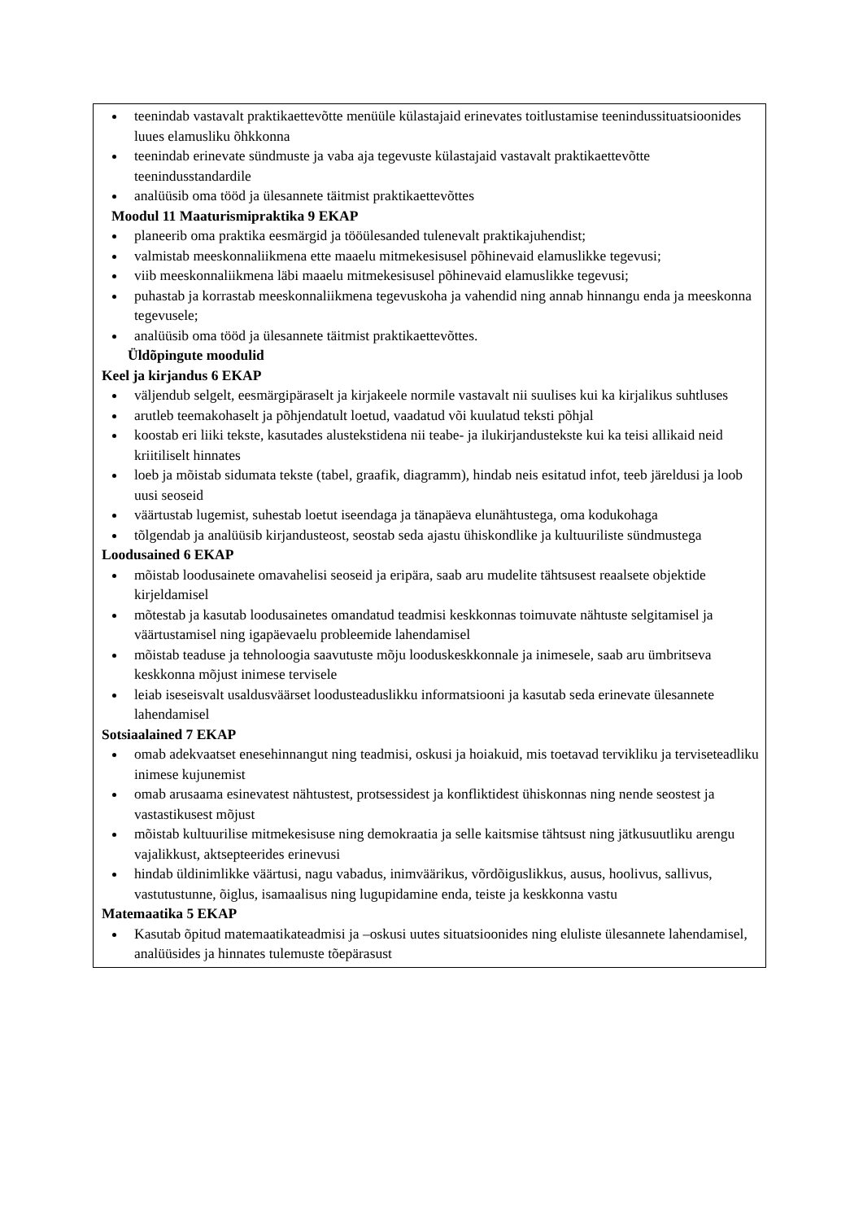| teenindab vastavalt praktikaettevõtte menüüle külastajaid erinevates toitlustamise teenindussituatsioonides luues elamusliku õhkkonna teenindab erinevate sündmuste ja vaba aja tegevuste külastajaid vastavalt praktikaettevõtte teenindusstandardile analüüsib oma tööd ja ülesannete täitmist praktikaettevõttes Moodul 11 Maaturismipraktika 9 EKAP planeerib oma praktika eesmärgid ja tööülesanded tulenevalt praktikajuhendist; valmistab meeskonnaliikmena ette maaelu mitmekesisusel põhinevaid elamuslikke tegevusi; viib meeskonnaliikmena läbi maaelu mitmekesisusel põhinevaid elamuslikke tegevusi; puhastab ja korrastab meeskonnaliikmena tegevuskoha ja vahendid ning annab hinnangu enda ja meeskonna tegevusele; analüüsib oma tööd ja ülesannete täitmist praktikaettevõttes. Üldõpingute moodulid Keel ja kirjandus 6 EKAP väljendub selgelt, eesmärgipäraselt ja kirjakeele normile vastavalt nii suulises kui ka kirjalikus suhtluses arutleb teemakohaselt ja põhjendatult loetud, vaadatud või kuulatud teksti põhjal koostab eri liiki tekste, kasutades alustekstidena nii teabe- ja ilukirjandustekste kui ka teisi allikaid neid kriitiliselt hinnates loeb ja mõistab sidumata tekste (tabel, graafik, diagramm), hindab neis esitatud infot, teeb järeldusi ja loob uusi seoseid väärtustab lugemist, suhestab loetut iseendaga ja tänapäeva elunähtustega, oma kodukohaga tõlgendab ja analüüsib kirjandusteost, seostab seda ajastu ühiskondlike ja kultuuriliste sündmustega Loodusained 6 EKAP mõistab loodusainete omavahelisi seoseid ja eripära, saab aru mudelite tähtsusest reaalsete objektide kirjeldamisel mõtestab ja kasutab loodusainetes omandatud teadmisi keskkonnas toimuvate nähtuste selgitamisel ja väärtustamisel ning igapäevaelu probleemide lahendamisel mõistab teaduse ja tehnoloogia saavutuste mõju looduskeskkonnale ja inimesele, saab aru ümbritseva keskkonna mõjust inimese tervisele leiab iseseisvalt usaldusväärset loodusteaduslikku informatsiooni ja kasutab seda erinevate ülesannete lahendamisel Sotsiaalained 7 EKAP omab adekvaatset enesehinnangut ning teadmisi, oskusi ja hoiakuid, mis toetavad tervikliku ja terviseteadliku inimese kujunemist omab arusaama esinevatest nähtustest, protsessidest ja konfliktidest ühiskonnas ning nende seostest ja vastastikusest mõjust mõistab kultuurilise mitmekesisuse ning demokraatia ja selle kaitsmise tähtsust ning jätkusuutliku arengu vajalikkust, aktsepteerides erinevusi hindab üldinimlikke väärtusi, nagu vabadus, inimväärikus, võrdõiguslikkus, ausus, hoolivus, sallivus, vastutustunne, õiglus, isamaalisus ning lugupidamine enda, teiste ja keskkonna vastu Matemaatika 5 EKAP Kasutab õpitud matemaatikateadmisi ja –oskusi uutes situatsioonides ning eluliste ülesannete lahendamisel, analüüsides ja hinnates tulemuste tõepärasust |